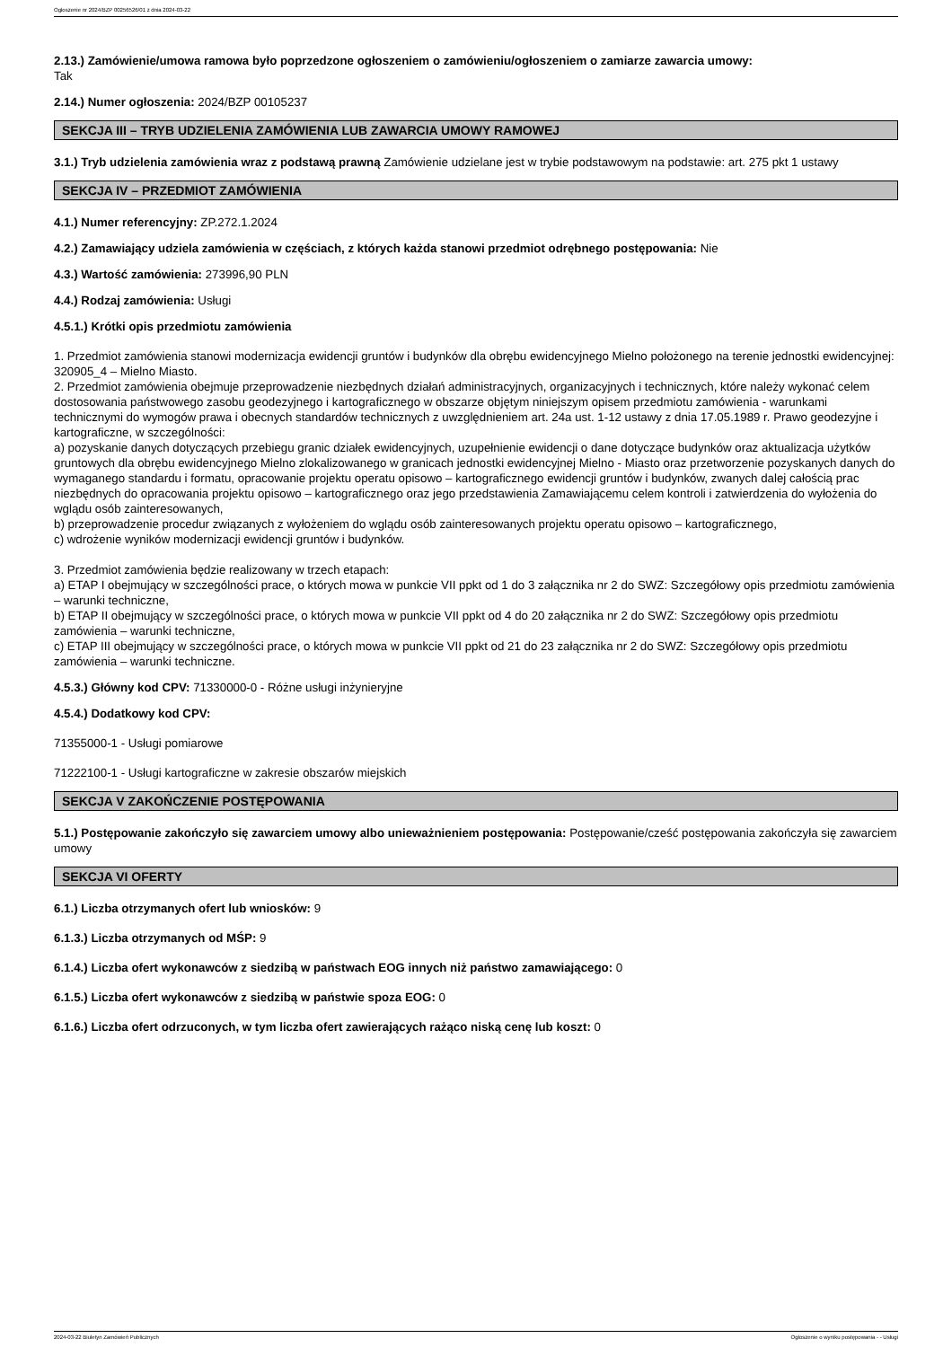Ogłoszenie nr 2024/BZP 00256526/01 z dnia 2024-03-22
2.13.) Zamówienie/umowa ramowa było poprzedzone ogłoszeniem o zamówieniu/ogłoszeniem o zamiarze zawarcia umowy:
Tak
2.14.) Numer ogłoszenia: 2024/BZP 00105237
SEKCJA III – TRYB UDZIELENIA ZAMÓWIENIA LUB ZAWARCIA UMOWY RAMOWEJ
3.1.) Tryb udzielenia zamówienia wraz z podstawą prawną Zamówienie udzielane jest w trybie podstawowym na podstawie: art. 275 pkt 1 ustawy
SEKCJA IV – PRZEDMIOT ZAMÓWIENIA
4.1.) Numer referencyjny: ZP.272.1.2024
4.2.) Zamawiający udziela zamówienia w częściach, z których każda stanowi przedmiot odrębnego postępowania: Nie
4.3.) Wartość zamówienia: 273996,90 PLN
4.4.) Rodzaj zamówienia: Usługi
4.5.1.) Krótki opis przedmiotu zamówienia
1. Przedmiot zamówienia stanowi modernizacja ewidencji gruntów i budynków dla obrębu ewidencyjnego Mielno położonego na terenie jednostki ewidencyjnej: 320905_4 – Mielno Miasto.
2. Przedmiot zamówienia obejmuje przeprowadzenie niezbędnych działań administracyjnych, organizacyjnych i technicznych, które należy wykonać celem dostosowania państwowego zasobu geodezyjnego i kartograficznego w obszarze objętym niniejszym opisem przedmiotu zamówienia - warunkami technicznymi do wymogów prawa i obecnych standardów technicznych z uwzględnieniem art. 24a ust. 1-12 ustawy z dnia 17.05.1989 r. Prawo geodezyjne i kartograficzne, w szczególności:
a) pozyskanie danych dotyczących przebiegu granic działek ewidencyjnych, uzupełnienie ewidencji o dane dotyczące budynków oraz aktualizacja użytków gruntowych dla obrębu ewidencyjnego Mielno zlokalizowanego w granicach jednostki ewidencyjnej Mielno - Miasto oraz przetworzenie pozyskanych danych do wymaganego standardu i formatu, opracowanie projektu operatu opisowo – kartograficznego ewidencji gruntów i budynków, zwanych dalej całością prac niezbędnych do opracowania projektu opisowo – kartograficznego oraz jego przedstawienia Zamawiającemu celem kontroli i zatwierdzenia do wyłożenia do wglądu osób zainteresowanych,
b) przeprowadzenie procedur związanych z wyłożeniem do wglądu osób zainteresowanych projektu operatu opisowo – kartograficznego,
c) wdrożenie wyników modernizacji ewidencji gruntów i budynków.
3. Przedmiot zamówienia będzie realizowany w trzech etapach:
a) ETAP I obejmujący w szczególności prace, o których mowa w punkcie VII ppkt od 1 do 3 załącznika nr 2 do SWZ: Szczegółowy opis przedmiotu zamówienia – warunki techniczne,
b) ETAP II obejmujący w szczególności prace, o których mowa w punkcie VII ppkt od 4 do 20 załącznika nr 2 do SWZ: Szczegółowy opis przedmiotu zamówienia – warunki techniczne,
c) ETAP III obejmujący w szczególności prace, o których mowa w punkcie VII ppkt od 21 do 23 załącznika nr 2 do SWZ: Szczegółowy opis przedmiotu zamówienia – warunki techniczne.
4.5.3.) Główny kod CPV: 71330000-0 - Różne usługi inżynieryjne
4.5.4.) Dodatkowy kod CPV:
71355000-1 - Usługi pomiarowe
71222100-1 - Usługi kartograficzne w zakresie obszarów miejskich
SEKCJA V ZAKOŃCZENIE POSTĘPOWANIA
5.1.) Postępowanie zakończyło się zawarciem umowy albo unieważnieniem postępowania: Postępowanie/cześć postępowania zakończyła się zawarciem umowy
SEKCJA VI OFERTY
6.1.) Liczba otrzymanych ofert lub wniosków: 9
6.1.3.) Liczba otrzymanych od MŚP: 9
6.1.4.) Liczba ofert wykonawców z siedzibą w państwach EOG innych niż państwo zamawiającego: 0
6.1.5.) Liczba ofert wykonawców z siedzibą w państwie spoza EOG: 0
6.1.6.) Liczba ofert odrzuconych, w tym liczba ofert zawierających rażąco niską cenę lub koszt: 0
2024-03-22 Biuletyn Zamówień Publicznych Ogłoszenie o wyniku postępowania - - Usługi